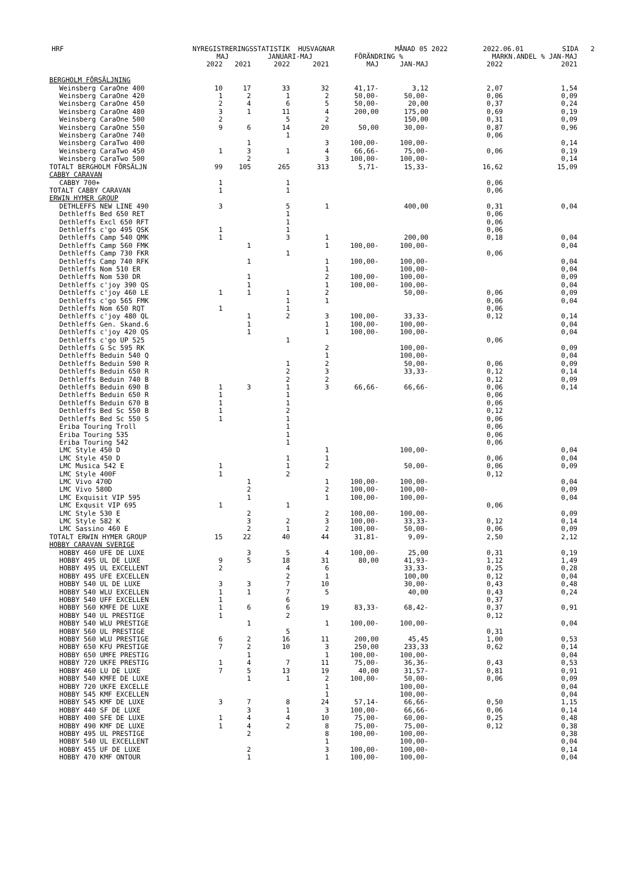HRF NYREGISTRERINGSSTATISTIK HUSVAGNAR MÅNAD 05 2022 2022.06.01 SIDA 2
| | MAJ | | JANUARI-MAJ | | FÖRÄNDRING % | | MARKN.ANDEL % JAN-MAJ | |
| --- | --- | --- | --- | --- | --- | --- | --- | --- |
| | 2022 | 2021 | 2022 | 2021 | MAJ | JAN-MAJ | 2022 | 2021 |
| BERGHOLM FÖRSÄLJNING | | | | | | | | |
| Weinsberg CaraOne 400 | 10 | 17 | 33 | 32 | 41,17- | 3,12 | 2,07 | 1,54 |
| Weinsberg CaraOne 420 | 1 | 2 | 1 | 2 | 50,00- | 50,00- | 0,06 | 0,09 |
| Weinsberg CaraOne 450 | 2 | 4 | 6 | 5 | 50,00- | 20,00 | 0,37 | 0,24 |
| Weinsberg CaraOne 480 | 3 | 1 | 11 | 4 | 200,00 | 175,00 | 0,69 | 0,19 |
| Weinsberg CaraOne 500 | 2 | | 5 | 2 | | 150,00 | 0,31 | 0,09 |
| Weinsberg CaraOne 550 | 9 | 6 | 14 | 20 | 50,00 | 30,00- | 0,87 | 0,96 |
| Weinsberg CaraOne 740 | | | 1 | | | | 0,06 | |
| Weinsberg CaraTwo 400 | | 1 | | 3 | 100,00- | 100,00- | | 0,14 |
| Weinsberg CaraTwo 450 | 1 | 3 | 1 | 4 | 66,66- | 75,00- | 0,06 | 0,19 |
| Weinsberg CaraTwo 500 | | 2 | | 3 | 100,00- | 100,00- | | 0,14 |
| TOTALT BERGHOLM FÖRSÄLJN | 99 | 105 | 265 | 313 | 5,71- | 15,33- | 16,62 | 15,09 |
| CABBY CARAVAN | | | | | | | | |
| CABBY 700+ | 1 | | 1 | | | | 0,06 | |
| TOTALT CABBY CARAVAN | 1 | | 1 | | | | 0,06 | |
| ERWIN HYMER GROUP | | | | | | | | |
| DETHLEFFS NEW LINE 490 | 3 | | 5 | 1 | | 400,00 | 0,31 | 0,04 |
| Dethleffs Bed 650 RET | | | 1 | | | | 0,06 | |
| Dethleffs Excl 650 RFT | | | 1 | | | | 0,06 | |
| Dethleffs c'go 495 QSK | 1 | | 1 | | | | 0,06 | |
| Dethleffs Camp 540 QMK | 1 | | 3 | 1 | | 200,00 | 0,18 | 0,04 |
| Dethleffs Camp 560 FMK | | 1 | | 1 | 100,00- | 100,00- | | 0,04 |
| Dethleffs Camp 730 FKR | | | 1 | | | | 0,06 | |
| Dethleffs Camp 740 RFK | | 1 | | 1 | 100,00- | 100,00- | | 0,04 |
| Dethleffs Nom 510 ER | | | | 1 | | 100,00- | | 0,04 |
| Dethleffs Nom 530 DR | | 1 | | 2 | 100,00- | 100,00- | | 0,09 |
| Dethleffs c'joy 390 QS | | 1 | | 1 | 100,00- | 100,00- | | 0,04 |
| Dethleffs c'joy 460 LE | 1 | 1 | 1 | 2 | | 50,00- | 0,06 | 0,09 |
| Dethleffs c'go 565 FMK | | | 1 | 1 | | | 0,06 | 0,04 |
| Dethleffs Nom 650 RQT | 1 | | 1 | | | | 0,06 | |
| Dethleffs c'joy 480 QL | | 1 | 2 | 3 | 100,00- | 33,33- | 0,12 | 0,14 |
| Dethleffs Gen. Skand.6 | | 1 | | 1 | 100,00- | 100,00- | | 0,04 |
| Dethleffs c'joy 420 QS | | 1 | | 1 | 100,00- | 100,00- | | 0,04 |
| Dethleffs c'go UP 525 | | | 1 | | | | 0,06 | |
| Dethleffs G Sc 595 RK | | | | 2 | | 100,00- | | 0,09 |
| Dethleffs Beduin 540 Q | | | | 1 | | 100,00- | | 0,04 |
| Dethleffs Beduin 590 R | | | 1 | 2 | | 50,00- | 0,06 | 0,09 |
| Dethleffs Beduin 650 R | | | 2 | 3 | | 33,33- | 0,12 | 0,14 |
| Dethleffs Beduin 740 B | | | 2 | 2 | | | 0,12 | 0,09 |
| Dethleffs Beduin 690 B | 1 | 3 | 1 | 3 | 66,66- | 66,66- | 0,06 | 0,14 |
| Dethleffs Beduin 650 R | 1 | | 1 | | | | 0,06 | |
| Dethleffs Beduin 670 B | 1 | | 1 | | | | 0,06 | |
| Dethleffs Bed Sc 550 B | 1 | | 2 | | | | 0,12 | |
| Dethleffs Bed Sc 550 S | 1 | | 1 | | | | 0,06 | |
| Eriba Touring Troll | | | 1 | | | | 0,06 | |
| Eriba Touring 535 | | | 1 | | | | 0,06 | |
| Eriba Touring 542 | | | 1 | | | | 0,06 | |
| LMC Style 450 D | | | | 1 | | 100,00- | | 0,04 |
| LMC Style 450 D | | | 1 | 1 | | | 0,06 | 0,04 |
| LMC Musica 542 E | 1 | | 1 | 2 | | 50,00- | 0,06 | 0,09 |
| LMC Style 400F | 1 | | 2 | | | | 0,12 | |
| LMC Vivo 470D | | 1 | | 1 | 100,00- | 100,00- | | 0,04 |
| LMC Vivo 580D | | 2 | | 2 | 100,00- | 100,00- | | 0,09 |
| LMC Exquisit VIP 595 | | 1 | | 1 | 100,00- | 100,00- | | 0,04 |
| LMC Exqusit VIP 695 | 1 | | 1 | | | | 0,06 | |
| LMC Style 530 E | | 2 | | 2 | 100,00- | 100,00- | | 0,09 |
| LMC Style 582 K | | 3 | 2 | 3 | 100,00- | 33,33- | 0,12 | 0,14 |
| LMC Sassino 460 E | | 2 | 1 | 2 | 100,00- | 50,00- | 0,06 | 0,09 |
| TOTALT ERWIN HYMER GROUP | 15 | 22 | 40 | 44 | 31,81- | 9,09- | 2,50 | 2,12 |
| HOBBY CARAVAN SVERIGE | | | | | | | | |
| HOBBY 460 UFE DE LUXE | | 3 | 5 | 4 | 100,00- | 25,00 | 0,31 | 0,19 |
| HOBBY 495 UL DE LUXE | 9 | 5 | 18 | 31 | 80,00 | 41,93- | 1,12 | 1,49 |
| HOBBY 495 UL EXCELLENT | 2 | | 4 | 6 | | 33,33- | 0,25 | 0,28 |
| HOBBY 495 UFE EXCELLEN | | | 2 | 1 | | 100,00 | 0,12 | 0,04 |
| HOBBY 540 UL DE LUXE | 3 | 3 | 7 | 10 | | 30,00- | 0,43 | 0,48 |
| HOBBY 540 WLU EXCELLEN | 1 | 1 | 7 | 5 | | 40,00 | 0,43 | 0,24 |
| HOBBY 540 UFF EXCELLEN | 1 | | 6 | | | | 0,37 | |
| HOBBY 560 KMFE DE LUXE | 1 | 6 | 6 | 19 | 83,33- | 68,42- | 0,37 | 0,91 |
| HOBBY 540 UL PRESTIGE | 1 | | 2 | | | | 0,12 | |
| HOBBY 540 WLU PRESTIGE | | 1 | | 1 | 100,00- | 100,00- | | 0,04 |
| HOBBY 560 UL PRESTIGE | | | 5 | | | | 0,31 | |
| HOBBY 560 WLU PRESTIGE | 6 | 2 | 16 | 11 | 200,00 | 45,45 | 1,00 | 0,53 |
| HOBBY 650 KFU PRESTIGE | 7 | 2 | 10 | 3 | 250,00 | 233,33 | 0,62 | 0,14 |
| HOBBY 650 UMFE PRESTIG | | 1 | | 1 | 100,00- | 100,00- | | 0,04 |
| HOBBY 720 UKFE PRESTIG | 1 | 4 | 7 | 11 | 75,00- | 36,36- | 0,43 | 0,53 |
| HOBBY 460 LU DE LUXE | 7 | 5 | 13 | 19 | 40,00 | 31,57- | 0,81 | 0,91 |
| HOBBY 540 KMFE DE LUXE | | 1 | 1 | 2 | 100,00- | 50,00- | 0,06 | 0,09 |
| HOBBY 720 UKFE EXCELLE | | | | 1 | | 100,00- | | 0,04 |
| HOBBY 545 KMF EXCELLEN | | | | 1 | | 100,00- | | 0,04 |
| HOBBY 545 KMF DE LUXE | 3 | 7 | 8 | 24 | 57,14- | 66,66- | 0,50 | 1,15 |
| HOBBY 440 SF DE LUXE | | 3 | 1 | 3 | 100,00- | 66,66- | 0,06 | 0,14 |
| HOBBY 400 SFE DE LUXE | 1 | 4 | 4 | 10 | 75,00- | 60,00- | 0,25 | 0,48 |
| HOBBY 490 KMF DE LUXE | 1 | 4 | 2 | 8 | 75,00- | 75,00- | 0,12 | 0,38 |
| HOBBY 495 UL PRESTIGE | | 2 | | 8 | 100,00- | 100,00- | | 0,38 |
| HOBBY 540 UL EXCELLENT | | | | 1 | | 100,00- | | 0,04 |
| HOBBY 455 UF DE LUXE | | 2 | | 3 | 100,00- | 100,00- | | 0,14 |
| HOBBY 470 KMF ONTOUR | | 1 | | 1 | 100,00- | 100,00- | | 0,04 |